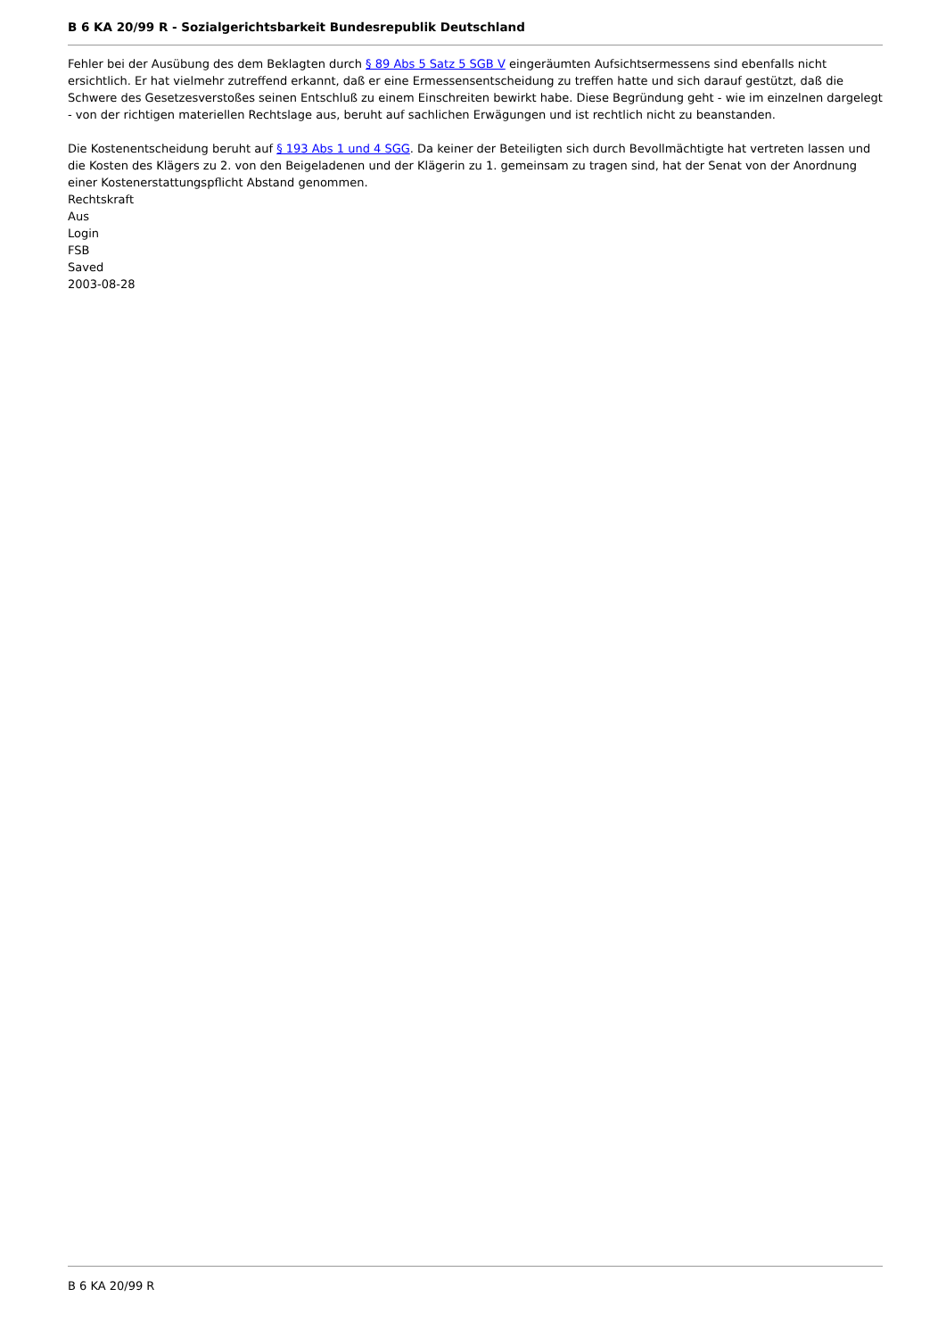B 6 KA 20/99 R - Sozialgerichtsbarkeit Bundesrepublik Deutschland
Fehler bei der Ausübung des dem Beklagten durch § 89 Abs 5 Satz 5 SGB V eingeräumten Aufsichtsermessens sind ebenfalls nicht ersichtlich. Er hat vielmehr zutreffend erkannt, daß er eine Ermessensentscheidung zu treffen hatte und sich darauf gestützt, daß die Schwere des Gesetzesverstoßes seinen Entschluß zu einem Einschreiten bewirkt habe. Diese Begründung geht - wie im einzelnen dargelegt - von der richtigen materiellen Rechtslage aus, beruht auf sachlichen Erwägungen und ist rechtlich nicht zu beanstanden.
Die Kostenentscheidung beruht auf § 193 Abs 1 und 4 SGG. Da keiner der Beteiligten sich durch Bevollmächtigte hat vertreten lassen und die Kosten des Klägers zu 2. von den Beigeladenen und der Klägerin zu 1. gemeinsam zu tragen sind, hat der Senat von der Anordnung einer Kostenerstattungspflicht Abstand genommen.
Rechtskraft
Aus
Login
FSB
Saved
2003-08-28
B 6 KA 20/99 R